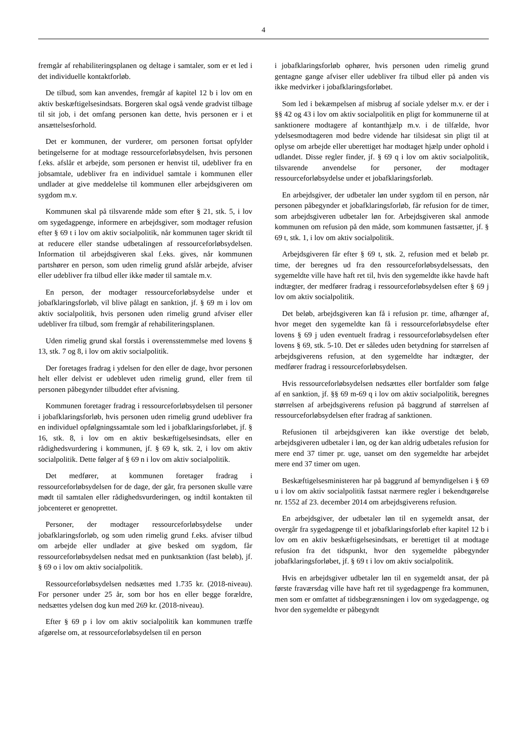4
fremgår af rehabiliteringsplanen og deltage i samtaler, som er et led i det individuelle kontaktforløb.
De tilbud, som kan anvendes, fremgår af kapitel 12 b i lov om en aktiv beskæftigelsesindsats. Borgeren skal også vende gradvist tilbage til sit job, i det omfang personen kan dette, hvis personen er i et ansættelsesforhold.
Det er kommunen, der vurderer, om personen fortsat opfylder betingelserne for at modtage ressourceforløbsydelsen, hvis personen f.eks. afslår et arbejde, som personen er henvist til, udebliver fra en jobsamtale, udebliver fra en individuel samtale i kommunen eller undlader at give meddelelse til kommunen eller arbejdsgiveren om sygdom m.v.
Kommunen skal på tilsvarende måde som efter § 21, stk. 5, i lov om sygedagpenge, informere en arbejdsgiver, som modtager refusion efter § 69 t i lov om aktiv socialpolitik, når kommunen tager skridt til at reducere eller standse udbetalingen af ressourceforløbsydelsen. Information til arbejdsgiveren skal f.eks. gives, når kommunen partshører en person, som uden rimelig grund afslår arbejde, afviser eller udebliver fra tilbud eller ikke møder til samtale m.v.
En person, der modtager ressourceforløbsydelse under et jobafklaringsforløb, vil blive pålagt en sanktion, jf. § 69 m i lov om aktiv socialpolitik, hvis personen uden rimelig grund afviser eller udebliver fra tilbud, som fremgår af rehabiliteringsplanen.
Uden rimelig grund skal forstås i overensstemmelse med lovens § 13, stk. 7 og 8, i lov om aktiv socialpolitik.
Der foretages fradrag i ydelsen for den eller de dage, hvor personen helt eller delvist er udeblevet uden rimelig grund, eller frem til personen påbegynder tilbuddet efter afvisning.
Kommunen foretager fradrag i ressourceforløbsydelsen til personer i jobafklaringsforløb, hvis personen uden rimelig grund udebliver fra en individuel opfølgningssamtale som led i jobafklaringsforløbet, jf. § 16, stk. 8, i lov om en aktiv beskæftigelsesindsats, eller en rådighedsvurdering i kommunen, jf. § 69 k, stk. 2, i lov om aktiv socialpolitik. Dette følger af § 69 n i lov om aktiv socialpolitik.
Det medfører, at kommunen foretager fradrag i ressourceforløbsydelsen for de dage, der går, fra personen skulle være mødt til samtalen eller rådighedsvurderingen, og indtil kontakten til jobcenteret er genoprettet.
Personer, der modtager ressourceforløbsydelse under jobafklaringsforløb, og som uden rimelig grund f.eks. afviser tilbud om arbejde eller undlader at give besked om sygdom, får ressourceforløbsydelsen nedsat med en punktsanktion (fast beløb), jf. § 69 o i lov om aktiv socialpolitik.
Ressourceforløbsydelsen nedsættes med 1.735 kr. (2018-niveau). For personer under 25 år, som bor hos en eller begge forældre, nedsættes ydelsen dog kun med 269 kr. (2018-niveau).
Efter § 69 p i lov om aktiv socialpolitik kan kommunen træffe afgørelse om, at ressourceforløbsydelsen til en person
i jobafklaringsforløb ophører, hvis personen uden rimelig grund gentagne gange afviser eller udebliver fra tilbud eller på anden vis ikke medvirker i jobafklaringsforløbet.
Som led i bekæmpelsen af misbrug af sociale ydelser m.v. er der i §§ 42 og 43 i lov om aktiv socialpolitik en pligt for kommunerne til at sanktionere modtagere af kontanthjælp m.v. i de tilfælde, hvor ydelsesmodtageren mod bedre vidende har tilsidesat sin pligt til at oplyse om arbejde eller uberettiget har modtaget hjælp under ophold i udlandet. Disse regler finder, jf. § 69 q i lov om aktiv socialpolitik, tilsvarende anvendelse for personer, der modtager ressourceforløbsydelse under et jobafklaringsforløb.
En arbejdsgiver, der udbetaler løn under sygdom til en person, når personen påbegynder et jobafklaringsforløb, får refusion for de timer, som arbejdsgiveren udbetaler løn for. Arbejdsgiveren skal anmode kommunen om refusion på den måde, som kommunen fastsætter, jf. § 69 t, stk. 1, i lov om aktiv socialpolitik.
Arbejdsgiveren får efter § 69 t, stk. 2, refusion med et beløb pr. time, der beregnes ud fra den ressourceforløbsydelsessats, den sygemeldte ville have haft ret til, hvis den sygemeldte ikke havde haft indtægter, der medfører fradrag i ressourceforløbsydelsen efter § 69 j lov om aktiv socialpolitik.
Det beløb, arbejdsgiveren kan få i refusion pr. time, afhænger af, hvor meget den sygemeldte kan få i ressourceforløbsydelse efter lovens § 69 j uden eventuelt fradrag i ressourceforløbsydelsen efter lovens § 69, stk. 5-10. Det er således uden betydning for størrelsen af arbejdsgiverens refusion, at den sygemeldte har indtægter, der medfører fradrag i ressourceforløbsydelsen.
Hvis ressourceforløbsydelsen nedsættes eller bortfalder som følge af en sanktion, jf. §§ 69 m-69 q i lov om aktiv socialpolitik, beregnes størrelsen af arbejdsgiverens refusion på baggrund af størrelsen af ressourceforløbsydelsen efter fradrag af sanktionen.
Refusionen til arbejdsgiveren kan ikke overstige det beløb, arbejdsgiveren udbetaler i løn, og der kan aldrig udbetales refusion for mere end 37 timer pr. uge, uanset om den sygemeldte har arbejdet mere end 37 timer om ugen.
Beskæftigelsesministeren har på baggrund af bemyndigelsen i § 69 u i lov om aktiv socialpolitik fastsat nærmere regler i bekendtgørelse nr. 1552 af 23. december 2014 om arbejdsgiverens refusion.
En arbejdsgiver, der udbetaler løn til en sygemeldt ansat, der overgår fra sygedagpenge til et jobafklaringsforløb efter kapitel 12 b i lov om en aktiv beskæftigelsesindsats, er berettiget til at modtage refusion fra det tidspunkt, hvor den sygemeldte påbegynder jobafklaringsforløbet, jf. § 69 t i lov om aktiv socialpolitik.
Hvis en arbejdsgiver udbetaler løn til en sygemeldt ansat, der på første fraværsdag ville have haft ret til sygedagpenge fra kommunen, men som er omfattet af tidsbegrænsningen i lov om sygedagpenge, og hvor den sygemeldte er påbegyndt